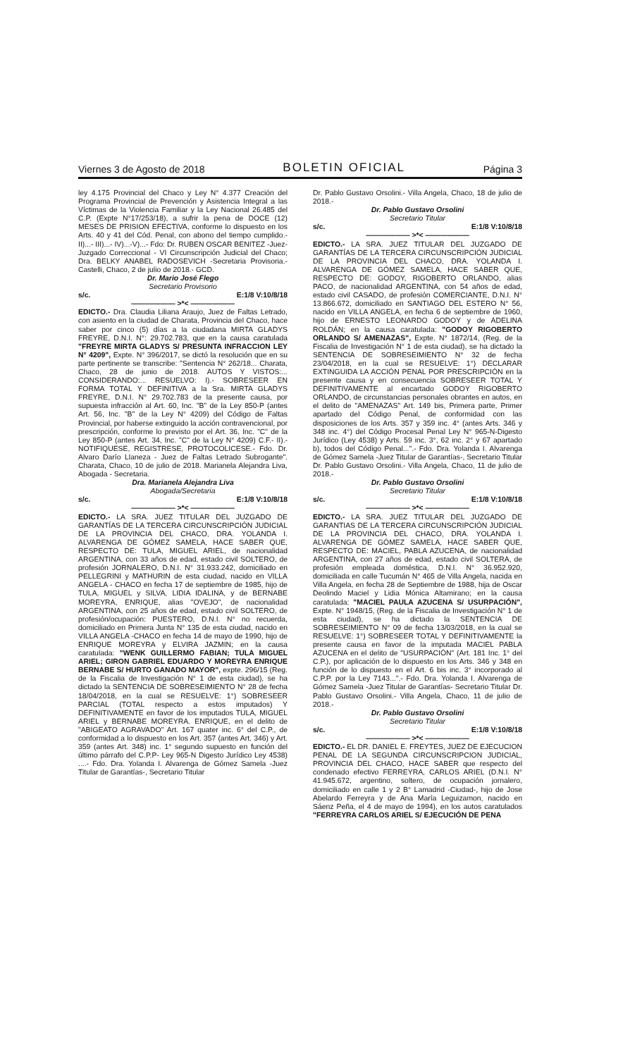Viernes 3 de Agosto de 2018 BOLETIN OFICIAL Página 3
ley 4.175 Provincial del Chaco y Ley N° 4.377 Creación del Programa Provincial de Prevención y Asistencia Integral a las Víctimas de la Violencia Familiar y la Ley Nacional 26.485 del C.P. (Expte N°17/253/18), a sufrir la pena de DOCE (12) MESES DE PRISION EFECTIVA, conforme lo dispuesto en los Arts. 40 y 41 del Cód. Penal, con abono del tiempo cumplido.- II)...- III)...- IV)...-V)...- Fdo: Dr. RUBEN OSCAR BENITEZ -Juez- Juzgado Correccional - VI Circunscripción Judicial del Chaco; Dra. BELKY ANABEL RADOSEVICH -Secretaria Provisoria.-Castelli, Chaco, 2 de julio de 2018.- GCD.
Dr. Mario José Flego
Secretario Provisorio
s/c. E:1/8 V:10/8/18
—————— >*< ——————
EDICTO.- Dra. Claudia Liliana Araujo, Juez de Faltas Letrado, con asiento en la ciudad de Charata, Provincia del Chaco, hace saber por cinco (5) días a la ciudadana MIRTA GLADYS FREYRE, D.N.I. N°: 29.702.783, que en la causa caratulada "FREYRE MIRTA GLADYS S/ PRESUNTA INFRACCION LEY N° 4209", Expte. N° 396/2017, se dictó la resolución que en su parte pertinente se transcribe: "Sentencia N° 262/18... Charata, Chaco, 28 de junio de 2018. AUTOS Y VISTOS:... CONSIDERANDO:... RESUELVO: I).- SOBRESEER EN FORMA TOTAL Y DEFINITIVA a la Sra. MIRTA GLADYS FREYRE, D.N.I. N° 29.702.783 de la presente causa, por supuesta infracción al Art. 60, Inc. "B" de la Ley 850-P (antes Art. 56, Inc. "B" de la Ley N° 4209) del Código de Faltas Provincial, por haberse extinguido la acción contravencional, por prescripción, conforme lo previsto por el Art. 36, Inc. "C" de la Ley 850-P (antes Art. 34, Inc. "C" de la Ley N° 4209) C.F.- II).- NOTIFIQUESE, REGISTRESE, PROTOCOLICESE.- Fdo. Dr. Alvaro Darío Llaneza - Juez de Faltas Letrado Subrogante". Charata, Chaco, 10 de julio de 2018. Marianela Alejandra Liva, Abogada - Secretaria.
Dra. Marianela Alejandra Liva
Abogada/Secretaria
s/c. E:1/8 V:10/8/18
—————— >*< ——————
EDICTO.- LA SRA. JUEZ TITULAR DEL JUZGADO DE GARANTÍAS DE LA TERCERA CIRCUNSCRIPCIÓN JUDICIAL DE LA PROVINCIA DEL CHACO, DRA. YOLANDA I. ALVARENGA DE GÓMEZ SAMELA, HACE SABER QUE, RESPECTO DE: TULA, MIGUEL ARIEL, de nacionalidad ARGENTINA, con 33 años de edad, estado civil SOLTERO, de profesión JORNALERO, D.N.I. N° 31.933.242, domiciliado en PELLEGRINI y MATHURIN de esta ciudad, nacido en VILLA ANGELA - CHACO en fecha 17 de septiembre de 1985, hijo de TULA, MIGUEL y SILVA, LIDIA IDALINA, y de BERNABE MOREYRA, ENRIQUE, alias "OVEJO", de nacionalidad ARGENTINA, con 25 años de edad, estado civil SOLTERO, de profesión/ocupación: PUESTERO, D.N.I. N° no recuerda, domiciliado en Primera Junta N° 135 de esta ciudad, nacido en VILLA ANGELA -CHACO en fecha 14 de mayo de 1990, hijo de ENRIQUE MOREYRA y ELVIRA JAZMIN; en la causa caratulada: "WENK GUILLERMO FABIAN; TULA MIGUEL ARIEL; GIRON GABRIEL EDUARDO Y MOREYRA ENRIQUE BERNABE S/ HURTO GANADO MAYOR", expte. 296/15 (Reg. de la Fiscalia de Investigación N° 1 de esta ciudad), se ha dictado la SENTENCIA DE SOBRESEIMIENTO N° 28 de fecha 18/04/2018, en la cual se RESUELVE: 1°) SOBRESEER PARCIAL (TOTAL respecto a estos imputados) Y DEFINITIVAMENTE en favor de los imputados TULA, MIGUEL ARIEL y BERNABE MOREYRA. ENRIQUE, en el delito de "ABIGEATO AGRAVADO" Art. 167 quater inc. 6° del C.P., de conformidad a lo dispuesto en los Art. 357 (antes Art. 346) y Art. 359 (antes Art. 348) inc. 1° segundo supuesto en función del último párrafo del C.P.P- Ley 965-N Digesto Jurídico Ley 4538) ....- Fdo. Dra. Yolanda I. Alvarenga de Gómez Samela -Juez Titular de Garantías-, Secretario Titular
Dr. Pablo Gustavo Orsolini.- Villa Angela, Chaco, 18 de julio de 2018.-
Dr. Pablo Gustavo Orsolini
Secretario Titular
s/c. E:1/8 V:10/8/18
—————— >*< ——————
EDICTO.- LA SRA. JUEZ TITULAR DEL JUZGADO DE GARANTÍAS DE LA TERCERA CIRCUNSCRIPCIÓN JUDICIAL DE LA PROVINCIA DEL CHACO, DRA. YOLANDA I. ALVARENGA DE GÓMEZ SAMELA, HACE SABER QUE, RESPECTO DE: GODOY, RIGOBERTO ORLANDO, alias PACO, de nacionalidad ARGENTINA, con 54 años de edad, estado civil CASADO, de profesión COMERCIANTE, D.N.I. N° 13.866.672, domiciliado en SANTIAGO DEL ESTERO N° 56, nacido en VILLA ANGELA, en fecha 6 de septiembre de 1960, hijo de ERNESTO LEONARDO GODOY y de ADELINA ROLDÁN; en la causa caratulada: "GODOY RIGOBERTO ORLANDO S/ AMENAZAS", Expte. N° 1872/14, (Reg. de la Fiscalia de Investigación N° 1 de esta ciudad), se ha dictado la SENTENCIA DE SOBRESEIMIENTO N° 32 de fecha 23/04/2018, en la cual se RESUELVE: 1°) DECLARAR EXTINGUIDA LA ACCIÓN PENAL POR PRESCRIPCIÓN en la presente causa y en consecuencia SOBRESEER TOTAL Y DEFINITIVAMENTE al encartado GODOY RIGOBERTO ORLANDO, de circunstancias personales obrantes en autos, en el delito de "AMENAZAS" Art. 149 bis, Primera parte, Primer apartado del Código Penal, de conformidad con las disposiciones de los Arts. 357 y 359 inc. 4° (antes Arts. 346 y 348 inc. 4°) del Código Procesal Penal Ley N° 965-N-Digesto Jurídico (Ley 4538) y Arts. 59 inc. 3°, 62 inc. 2° y 67 apartado b), todos del Código Penal...".- Fdo. Dra. Yolanda I. Alvarenga de Gómez Samela -Juez Titular de Garantías-, Secretario Titular Dr. Pablo Gustavo Orsolini.- Villa Angela, Chaco, 11 de julio de 2018.-
Dr. Pablo Gustavo Orsolini
Secretario Titular
s/c. E:1/8 V:10/8/18
—————— >*< ——————
EDICTO.- LA SRA. JUEZ TITULAR DEL JUZGADO DE GARANTIAS DE LA TERCERA CIRCUNSCRIPCIÓN JUDICIAL DE LA PROVINCIA DEL CHACO, DRA. YOLANDA I. ALVARENGA DE GÓMEZ SAMELA, HACE SABER QUE, RESPECTO DE: MACIEL, PABLA AZUCENA, de nacionalidad ARGENTINA, con 27 años de edad, estado civil SOLTERA, de profesión empleada doméstica, D.N.I. N° 36.952.920, domiciliada en calle Tucumán N° 465 de Villa Angela, nacida en Villa Angela, en fecha 28 de Septiembre de 1988, hija de Oscar Deolindo Maciel y Lidia Mónica Altamirano; en la causa caratulada: "MACIEL PAULA AZUCENA S/ USURPACIÓN", Expte. N° 1948/15, (Reg. de la Fiscalia de Investigación N° 1 de esta ciudad), se ha dictado la SENTENCIA DE SOBRESEIMIENTO N° 09 de fecha 13/03/2018, en la cual se RESUELVE: 1°) SOBRESEER TOTAL Y DEFINITIVAMENTE la presente causa en favor de la imputada MACIEL PABLA AZUCENA en el delito de "USURPACIÓN" (Art. 181 Inc. 1° del C.P.), por aplicación de lo dispuesto en los Arts. 346 y 348 en función de lo dispuesto en el Art. 6 bis inc. 3° incorporado al C.P.P. por la Ley 7143...".- Fdo. Dra. Yolanda I. Alvarenga de Gómez Samela -Juez Titular de Garantías- Secretario Titular Dr. Pablo Gustavo Orsolini.- Villa Angela, Chaco, 11 de julio de 2018.-
Dr. Pablo Gustavo Orsolini
Secretario Titular
s/c. E:1/8 V:10/8/18
—————— >*< ——————
EDICTO.- EL DR. DANIEL E. FREYTES, JUEZ DE EJECUCION PENAL DE LA SEGUNDA CIRCUNSCRIPCION JUDICIAL, PROVINCIA DEL CHACO, HACE SABER que respecto del condenado efectivo FERREYRA, CARLOS ARIEL (D.N.I. N° 41.945.672, argentino, soltero, de ocupación jornalero, domiciliado en calle 1 y 2 B° Lamadrid -Ciudad-, hijo de Jose Abelardo Ferreyra y de Ana María Leguizamon, nacido en Sáenz Peña, el 4 de mayo de 1994), en los autos caratulados "FERREYRA CARLOS ARIEL S/ EJECUCIÓN DE PENA